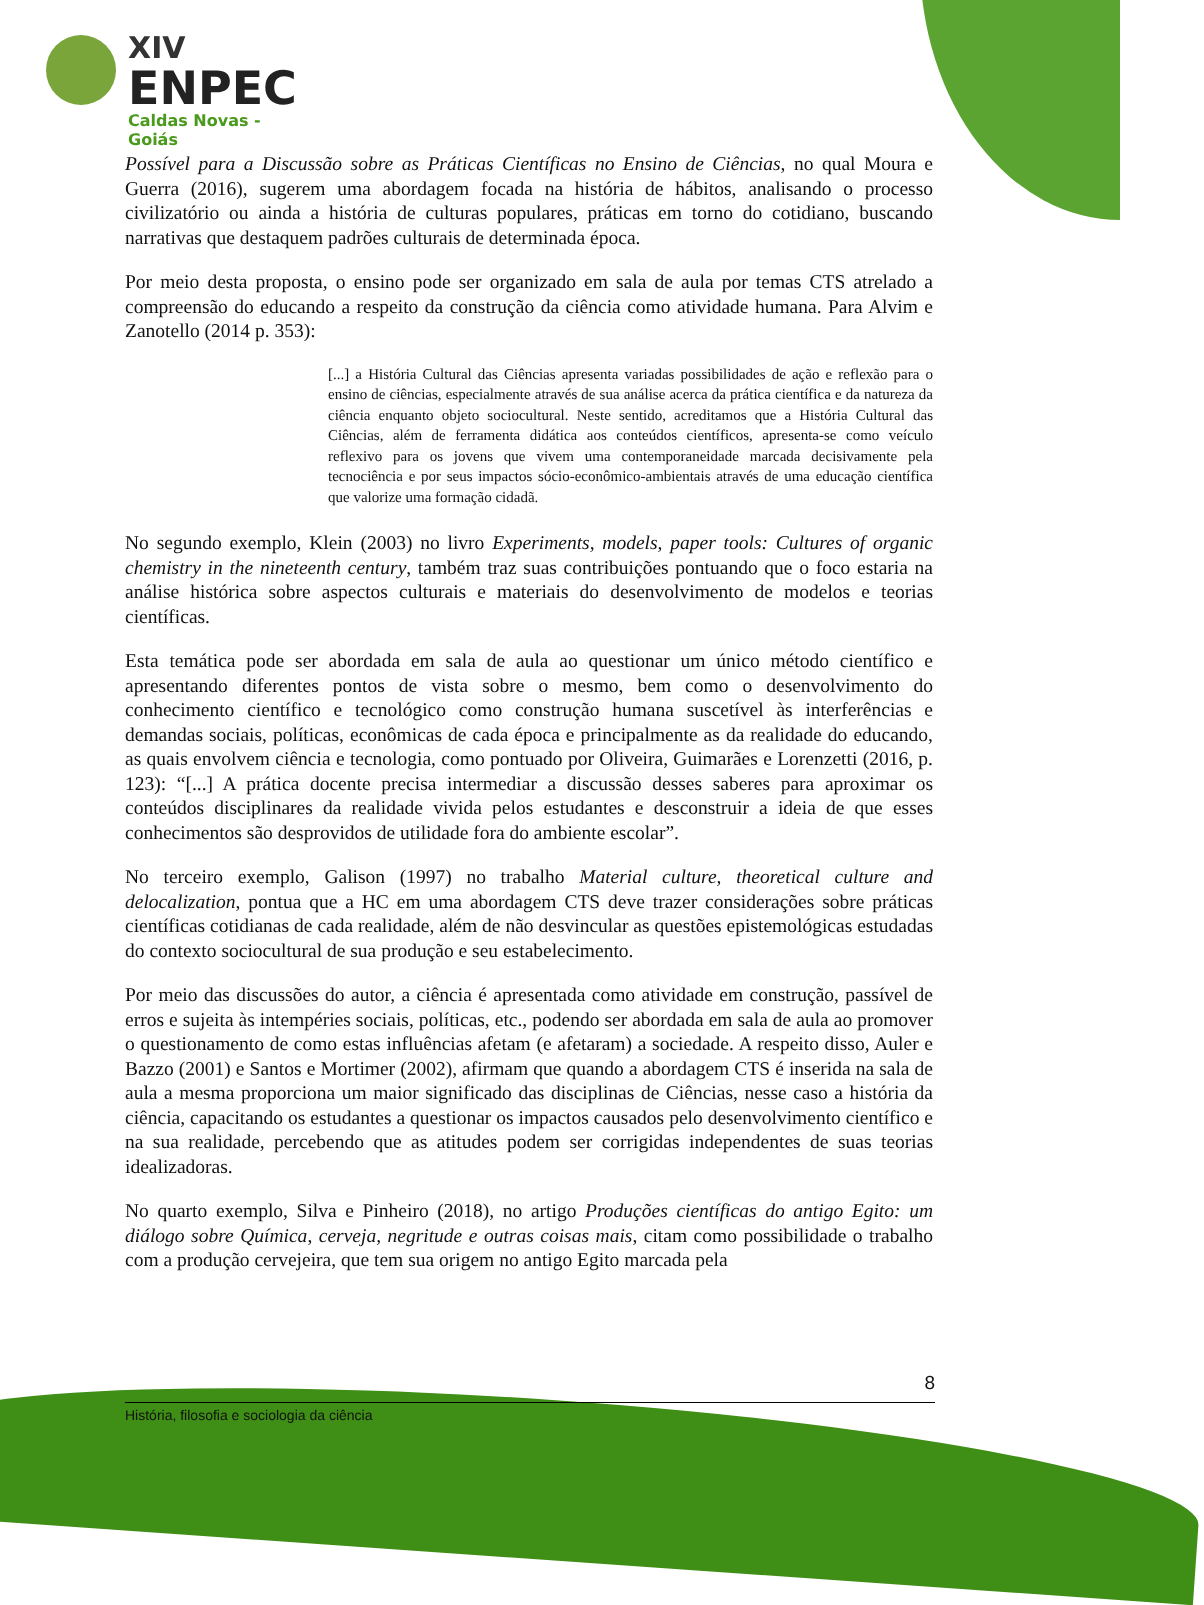XIV
ENPEC
Caldas Novas - Goiás
Possível para a Discussão sobre as Práticas Científicas no Ensino de Ciências, no qual Moura e Guerra (2016), sugerem uma abordagem focada na história de hábitos, analisando o processo civilizatório ou ainda a história de culturas populares, práticas em torno do cotidiano, buscando narrativas que destaquem padrões culturais de determinada época.
Por meio desta proposta, o ensino pode ser organizado em sala de aula por temas CTS atrelado a compreensão do educando a respeito da construção da ciência como atividade humana. Para Alvim e Zanotello (2014 p. 353):
[...] a História Cultural das Ciências apresenta variadas possibilidades de ação e reflexão para o ensino de ciências, especialmente através de sua análise acerca da prática científica e da natureza da ciência enquanto objeto sociocultural. Neste sentido, acreditamos que a História Cultural das Ciências, além de ferramenta didática aos conteúdos científicos, apresenta-se como veículo reflexivo para os jovens que vivem uma contemporaneidade marcada decisivamente pela tecnociência e por seus impactos sócio-econômico-ambientais através de uma educação científica que valorize uma formação cidadã.
No segundo exemplo, Klein (2003) no livro Experiments, models, paper tools: Cultures of organic chemistry in the nineteenth century, também traz suas contribuições pontuando que o foco estaria na análise histórica sobre aspectos culturais e materiais do desenvolvimento de modelos e teorias científicas.
Esta temática pode ser abordada em sala de aula ao questionar um único método científico e apresentando diferentes pontos de vista sobre o mesmo, bem como o desenvolvimento do conhecimento científico e tecnológico como construção humana suscetível às interferências e demandas sociais, políticas, econômicas de cada época e principalmente as da realidade do educando, as quais envolvem ciência e tecnologia, como pontuado por Oliveira, Guimarães e Lorenzetti (2016, p. 123): “[...] A prática docente precisa intermediar a discussão desses saberes para aproximar os conteúdos disciplinares da realidade vivida pelos estudantes e desconstruir a ideia de que esses conhecimentos são desprovidos de utilidade fora do ambiente escolar”.
No terceiro exemplo, Galison (1997) no trabalho Material culture, theoretical culture and delocalization, pontua que a HC em uma abordagem CTS deve trazer considerações sobre práticas científicas cotidianas de cada realidade, além de não desvincular as questões epistemológicas estudadas do contexto sociocultural de sua produção e seu estabelecimento.
Por meio das discussões do autor, a ciência é apresentada como atividade em construção, passível de erros e sujeita às intempéries sociais, políticas, etc., podendo ser abordada em sala de aula ao promover o questionamento de como estas influências afetam (e afetaram) a sociedade. A respeito disso, Auler e Bazzo (2001) e Santos e Mortimer (2002), afirmam que quando a abordagem CTS é inserida na sala de aula a mesma proporciona um maior significado das disciplinas de Ciências, nesse caso a história da ciência, capacitando os estudantes a questionar os impactos causados pelo desenvolvimento científico e na sua realidade, percebendo que as atitudes podem ser corrigidas independentes de suas teorias idealizadoras.
No quarto exemplo, Silva e Pinheiro (2018), no artigo Produções científicas do antigo Egito: um diálogo sobre Química, cerveja, negritude e outras coisas mais, citam como possibilidade o trabalho com a produção cervejeira, que tem sua origem no antigo Egito marcada pela
8
História, filosofia e sociologia da ciência